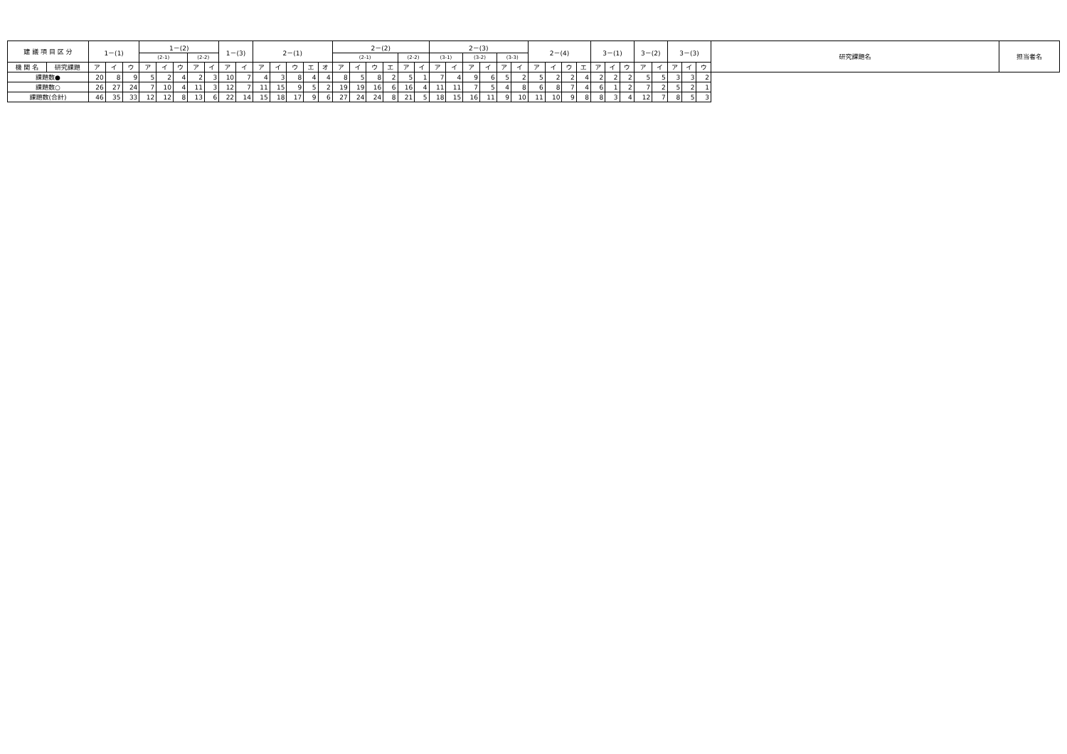| 建 議 項 目 区 分 | | 1－(1) | | | 1－(2) | | | | | 1－(3) | | 2－(1) | | | | | 2－(2) | | | | | | 2－(3) | | | | | | 2－(4) | | | | 3－(1) | | | 3－(2) | | 3－(3) | | | 研究課題名 | 担当者名 |
| --- | --- | --- | --- | --- | --- | --- | --- | --- | --- | --- | --- | --- | --- | --- | --- | --- | --- | --- | --- | --- | --- | --- | --- | --- | --- | --- | --- | --- | --- | --- | --- | --- | --- | --- | --- | --- | --- | --- | --- | --- | --- | --- |
| | | | | | (2-1) | | | (2-2) | | | | | | | | | (2-1) | | | | (2-2) | | (3-1) | | (3-2) | | (3-3) | | | | | | | | | | | | | | | |
| 機 関 名 | 研究課題 | ア | イ | ウ | ア | イ | ウ | ア | イ | ア | イ | ア | イ | ウ | エ | オ | ア | イ | ウ | エ | ア | イ | ア | イ | ア | イ | ア | イ | ア | イ | ウ | エ | ア | イ | ウ | ア | イ | ア | イ | ウ | | |
| 課題数● | | 20 | 8 | 9 | 5 | 2 | 4 | 2 | 3 | 10 | 7 | 4 | 3 | 8 | 4 | 4 | 8 | 5 | 8 | 2 | 5 | 1 | 7 | 4 | 9 | 6 | 5 | 2 | 5 | 2 | 2 | 4 | 2 | 2 | 2 | 5 | 5 | 3 | 3 | 2 | | |
| 課題数○ | | 26 | 27 | 24 | 7 | 10 | 4 | 11 | 3 | 12 | 7 | 11 | 15 | 9 | 5 | 2 | 19 | 19 | 16 | 6 | 16 | 4 | 11 | 11 | 7 | 5 | 4 | 8 | 6 | 8 | 7 | 4 | 6 | 1 | 2 | 7 | 2 | 5 | 2 | 1 | | |
| 課題数(合計) | | 46 | 35 | 33 | 12 | 12 | 8 | 13 | 6 | 22 | 14 | 15 | 18 | 17 | 9 | 6 | 27 | 24 | 24 | 8 | 21 | 5 | 18 | 15 | 16 | 11 | 9 | 10 | 11 | 10 | 9 | 8 | 8 | 3 | 4 | 12 | 7 | 8 | 5 | 3 | | |